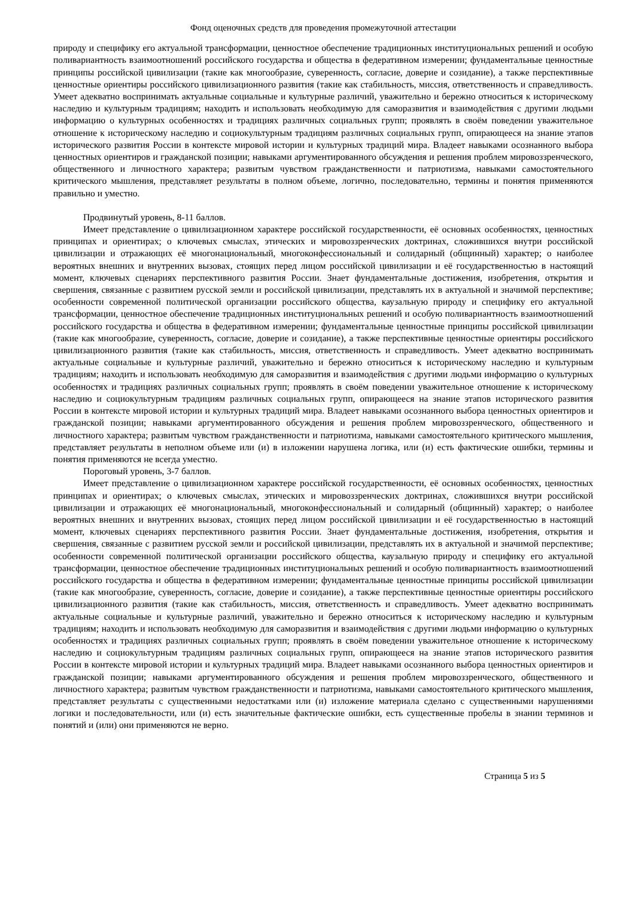Фонд оценочных средств для проведения промежуточной аттестации
природу и специфику его актуальной трансформации, ценностное обеспечение традиционных институциональных решений и особую поливариантность взаимоотношений российского государства и общества в федеративном измерении; фундаментальные ценностные принципы российской цивилизации (такие как многообразие, суверенность, согласие, доверие и созидание), а также перспективные ценностные ориентиры российского цивилизационного развития (такие как стабильность, миссия, ответственность и справедливость. Умеет адекватно воспринимать актуальные социальные и культурные различий, уважительно и бережно относиться к историческому наследию и культурным традициям; находить и использовать необходимую для саморазвития и взаимодействия с другими людьми информацию о культурных особенностях и традициях различных социальных групп; проявлять в своём поведении уважительное отношение к историческому наследию и социокультурным традициям различных социальных групп, опирающееся на знание этапов исторического развития России в контексте мировой истории и культурных традиций мира. Владеет навыками осознанного выбора ценностных ориентиров и гражданской позиции; навыками аргументированного обсуждения и решения проблем мировоззренческого, общественного и личностного характера; развитым чувством гражданственности и патриотизма, навыками самостоятельного критического мышления, представляет результаты в полном объеме, логично, последовательно, термины и понятия применяются правильно и уместно.
Продвинутый уровень, 8-11 баллов.
Имеет представление о цивилизационном характере российской государственности, её основных особенностях, ценностных принципах и ориентирах; о ключевых смыслах, этических и мировоззренческих доктринах, сложившихся внутри российской цивилизации и отражающих её многонациональный, многоконфессиональный и солидарный (общинный) характер; о наиболее вероятных внешних и внутренних вызовах, стоящих перед лицом российской цивилизации и её государственностью в настоящий момент, ключевых сценариях перспективного развития России. Знает фундаментальные достижения, изобретения, открытия и свершения, связанные с развитием русской земли и российской цивилизации, представлять их в актуальной и значимой перспективе; особенности современной политической организации российского общества, каузальную природу и специфику его актуальной трансформации, ценностное обеспечение традиционных институциональных решений и особую поливариантность взаимоотношений российского государства и общества в федеративном измерении; фундаментальные ценностные принципы российской цивилизации (такие как многообразие, суверенность, согласие, доверие и созидание), а также перспективные ценностные ориентиры российского цивилизационного развития (такие как стабильность, миссия, ответственность и справедливость. Умеет адекватно воспринимать актуальные социальные и культурные различий, уважительно и бережно относиться к историческому наследию и культурным традициям; находить и использовать необходимую для саморазвития и взаимодействия с другими людьми информацию о культурных особенностях и традициях различных социальных групп; проявлять в своём поведении уважительное отношение к историческому наследию и социокультурным традициям различных социальных групп, опирающееся на знание этапов исторического развития России в контексте мировой истории и культурных традиций мира. Владеет навыками осознанного выбора ценностных ориентиров и гражданской позиции; навыками аргументированного обсуждения и решения проблем мировоззренческого, общественного и личностного характера; развитым чувством гражданственности и патриотизма, навыками самостоятельного критического мышления, представляет результаты в неполном объеме или (и) в изложении нарушена логика, или (и) есть фактические ошибки, термины и понятия применяются не всегда уместно.
Пороговый уровень, 3-7 баллов.
Имеет представление о цивилизационном характере российской государственности, её основных особенностях, ценностных принципах и ориентирах; о ключевых смыслах, этических и мировоззренческих доктринах, сложившихся внутри российской цивилизации и отражающих её многонациональный, многоконфессиональный и солидарный (общинный) характер; о наиболее вероятных внешних и внутренних вызовах, стоящих перед лицом российской цивилизации и её государственностью в настоящий момент, ключевых сценариях перспективного развития России. Знает фундаментальные достижения, изобретения, открытия и свершения, связанные с развитием русской земли и российской цивилизации, представлять их в актуальной и значимой перспективе; особенности современной политической организации российского общества, каузальную природу и специфику его актуальной трансформации, ценностное обеспечение традиционных институциональных решений и особую поливариантность взаимоотношений российского государства и общества в федеративном измерении; фундаментальные ценностные принципы российской цивилизации (такие как многообразие, суверенность, согласие, доверие и созидание), а также перспективные ценностные ориентиры российского цивилизационного развития (такие как стабильность, миссия, ответственность и справедливость. Умеет адекватно воспринимать актуальные социальные и культурные различий, уважительно и бережно относиться к историческому наследию и культурным традициям; находить и использовать необходимую для саморазвития и взаимодействия с другими людьми информацию о культурных особенностях и традициях различных социальных групп; проявлять в своём поведении уважительное отношение к историческому наследию и социокультурным традициям различных социальных групп, опирающееся на знание этапов исторического развития России в контексте мировой истории и культурных традиций мира. Владеет навыками осознанного выбора ценностных ориентиров и гражданской позиции; навыками аргументированного обсуждения и решения проблем мировоззренческого, общественного и личностного характера; развитым чувством гражданственности и патриотизма, навыками самостоятельного критического мышления, представляет результаты с существенными недостатками или (и) изложение материала сделано с существенными нарушениями логики и последовательности, или (и) есть значительные фактические ошибки, есть существенные пробелы в знании терминов и понятий и (или) они применяются не верно.
Страница 5 из 5